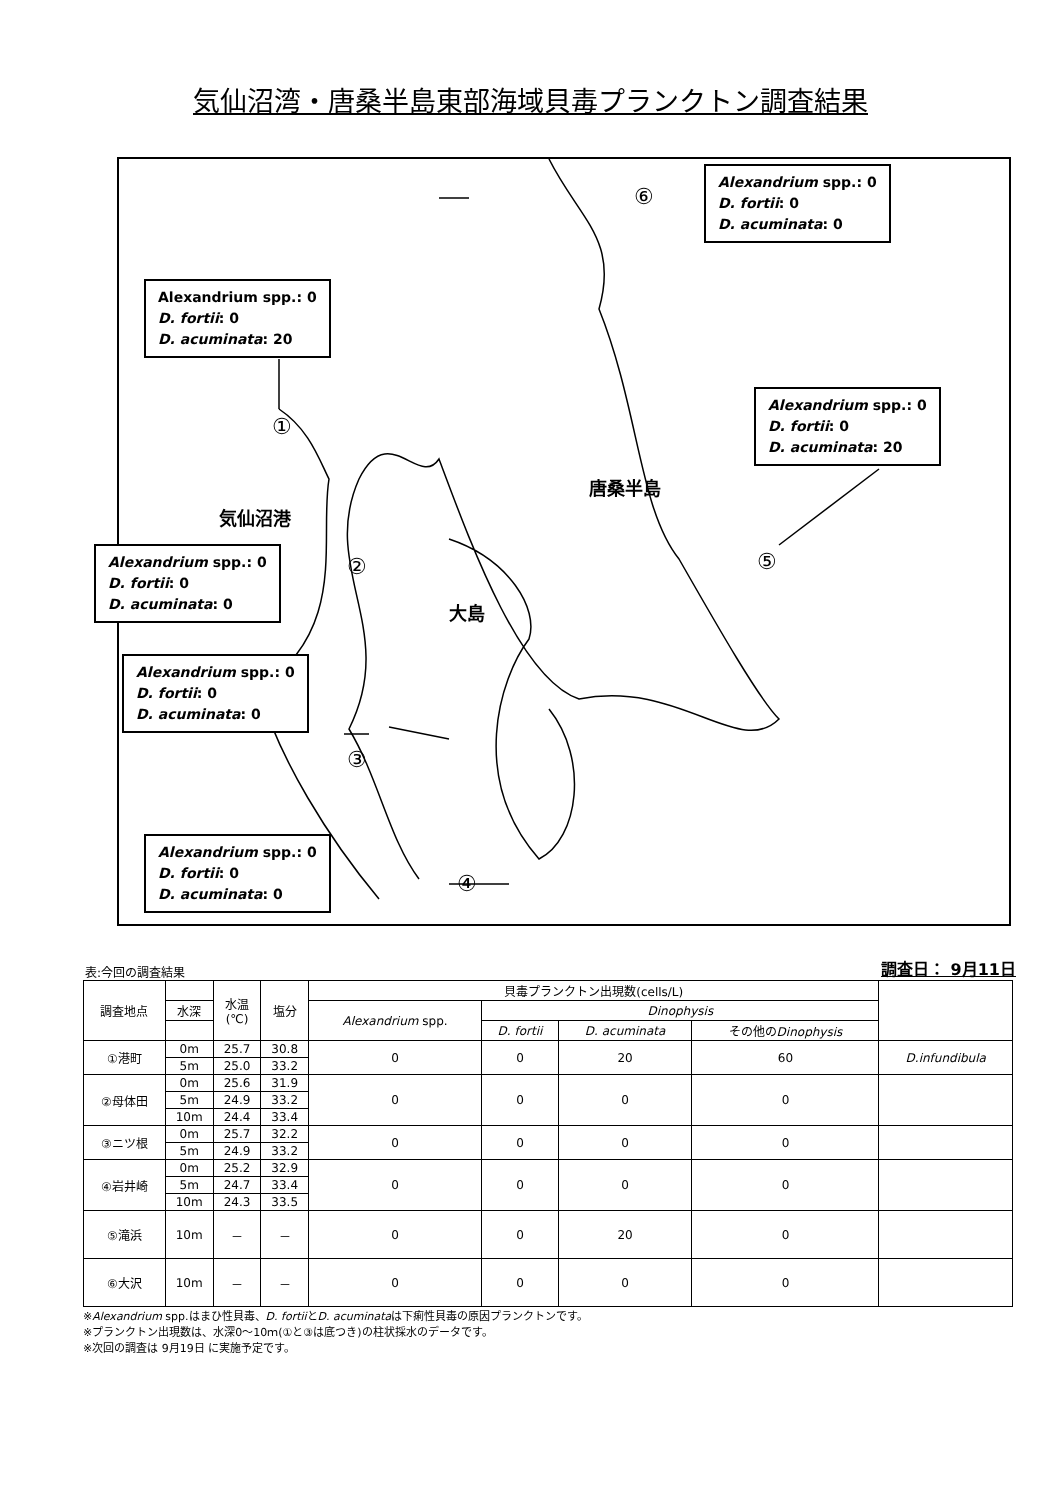気仙沼湾・唐桑半島東部海域貝毒プランクトン調査結果
Alexandrium spp.: 0
D. fortii: 0
D. acuminata: 20
Alexandrium spp.: 0
D. fortii: 0
D. acuminata: 0
Alexandrium spp.: 0
D. fortii: 0
D. acuminata: 20
Alexandrium spp.: 0
D. fortii: 0
D. acuminata: 0
Alexandrium spp.: 0
D. fortii: 0
D. acuminata: 0
Alexandrium spp.: 0
D. fortii: 0
D. acuminata: 0
①
②
③
④
⑤
⑥
気仙沼港
唐桑半島
大島
表:今回の調査結果 調査日： 9月11日
| 調査地点 | | 水温 (℃) | 塩分 | 貝毒プランクトン出現数(cells/L) | | | | |
| --- | --- | --- | --- | --- | --- | --- | --- | --- |
| | 水深 | | | Alexandrium spp. | Dinophysis | | | |
| | | | | | D. fortii | D. acuminata | その他の Dinophysis | |
| ①港町 | 0m | 25.7 | 30.8 | 0 | 0 | 20 | 60 | D.infundibula |
| | 5m | 25.0 | 33.2 | | | | | |
| ②母体田 | 0m | 25.6 | 31.9 | 0 | 0 | 0 | 0 | |
| | 5m | 24.9 | 33.2 | | | | | |
| | 10m | 24.4 | 33.4 | | | | | |
| ③ニツ根 | 0m | 25.7 | 32.2 | 0 | 0 | 0 | 0 | |
| | 5m | 24.9 | 33.2 | | | | | |
| ④岩井崎 | 0m | 25.2 | 32.9 | 0 | 0 | 0 | 0 | |
| | 5m | 24.7 | 33.4 | | | | | |
| | 10m | 24.3 | 33.5 | | | | | |
| ⑤滝浜 | 10m | － | － | 0 | 0 | 20 | 0 | |
| ⑥大沢 | 10m | － | － | 0 | 0 | 0 | 0 | |
※Alexandrium spp.はまひ性貝毒、D. fortiiとD. acuminataは下痢性貝毒の原因プランクトンです。
※プランクトン出現数は、水深0～10ｍ(①と③は底つき)の柱状採水のデータです。
※次回の調査は 9月19日 に実施予定です。